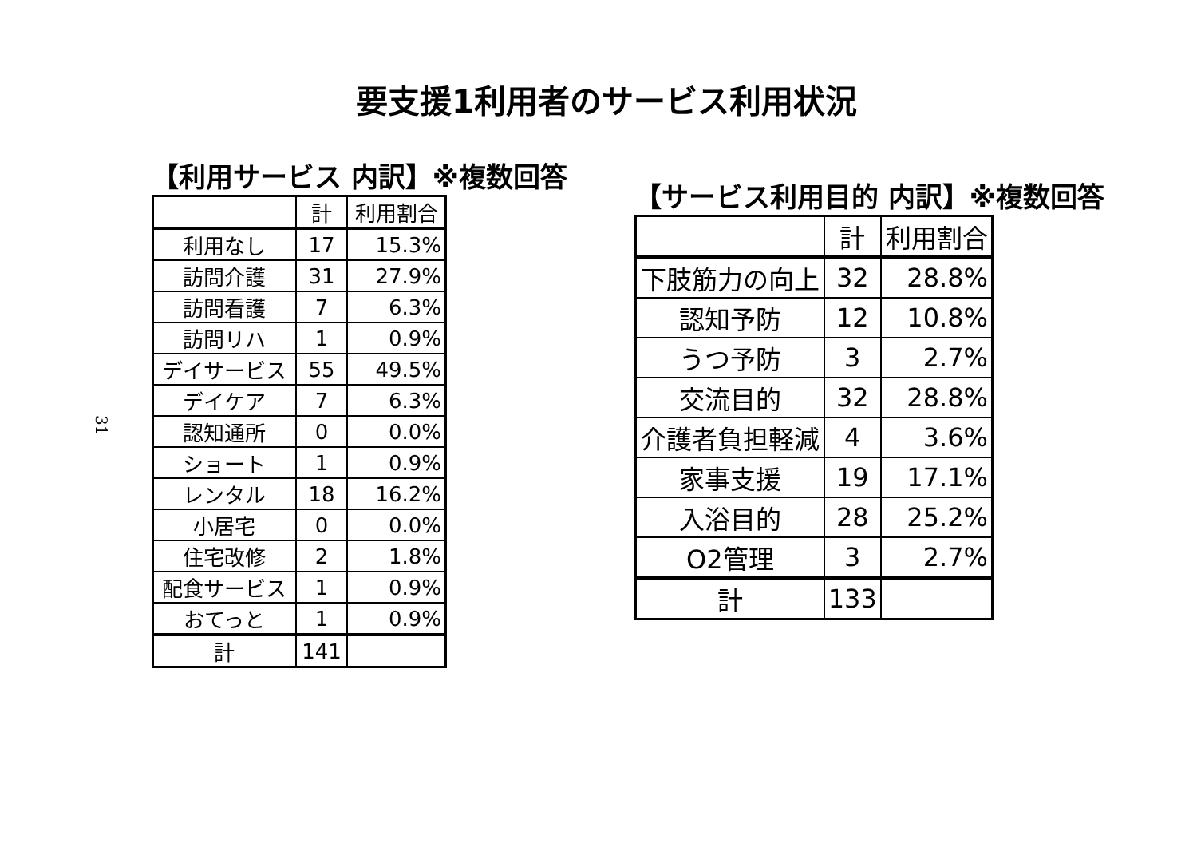要支援1利用者のサービス利用状況
31
【利用サービス 内訳】※複数回答
| | 計 | 利用割合 |
| --- | --- | --- |
| 利用なし | 17 | 15.3% |
| 訪問介護 | 31 | 27.9% |
| 訪問看護 | 7 | 6.3% |
| 訪問リハ | 1 | 0.9% |
| デイサービス | 55 | 49.5% |
| デイケア | 7 | 6.3% |
| 認知通所 | 0 | 0.0% |
| ショート | 1 | 0.9% |
| レンタル | 18 | 16.2% |
| 小居宅 | 0 | 0.0% |
| 住宅改修 | 2 | 1.8% |
| 配食サービス | 1 | 0.9% |
| おてっと | 1 | 0.9% |
| 計 | 141 | |
【サービス利用目的 内訳】※複数回答
| | 計 | 利用割合 |
| --- | --- | --- |
| 下肢筋力の向上 | 32 | 28.8% |
| 認知予防 | 12 | 10.8% |
| うつ予防 | 3 | 2.7% |
| 交流目的 | 32 | 28.8% |
| 介護者負担軽減 | 4 | 3.6% |
| 家事支援 | 19 | 17.1% |
| 入浴目的 | 28 | 25.2% |
| O2管理 | 3 | 2.7% |
| 計 | 133 | |